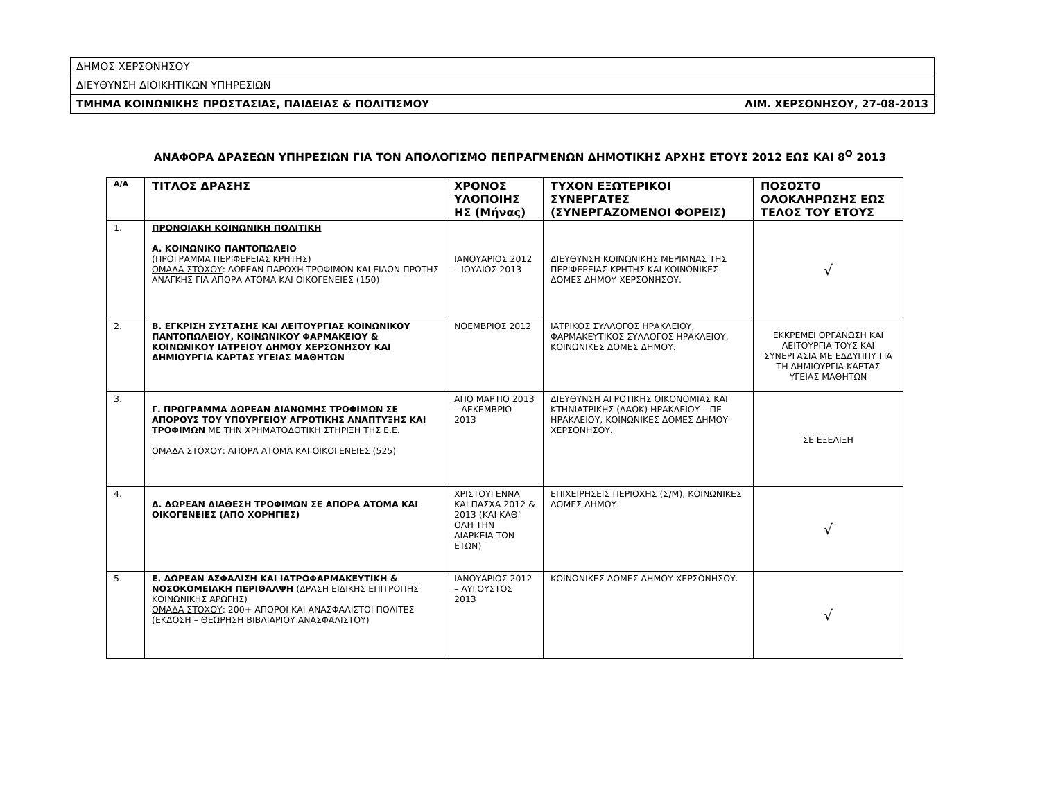| ΔΗΜΟΣ ΧΕΡΣΟΝΗΣΟΥ |
| ΔΙΕΥΘΥΝΣΗ ΔΙΟΙΚΗΤΙΚΩΝ ΥΠΗΡΕΣΙΩΝ |
| ΤΜΗΜΑ ΚΟΙΝΩΝΙΚΗΣ ΠΡΟΣΤΑΣΙΑΣ, ΠΑΙΔΕΙΑΣ & ΠΟΛΙΤΙΣΜΟΥ ΛΙΜ. ΧΕΡΣΟΝΗΣΟΥ, 27-08-2013 |
ΑΝΑΦΟΡΑ ΔΡΑΣΕΩΝ ΥΠΗΡΕΣΙΩΝ ΓΙΑ ΤΟΝ ΑΠΟΛΟΓΙΣΜΟ ΠΕΠΡΑΓΜΕΝΩΝ ΔΗΜΟΤΙΚΗΣ ΑΡΧΗΣ ΕΤΟΥΣ 2012 ΕΩΣ ΚΑΙ 8<sup>Ο</sup> 2013
| Α/Α | ΤΙΤΛΟΣ ΔΡΑΣΗΣ | ΧΡΟΝΟΣ ΥΛΟΠΟΙΗΣ ΗΣ (Μήνας) | ΤΥΧΟΝ ΕΞΩΤΕΡΙΚΟΙ ΣΥΝΕΡΓΑΤΕΣ (ΣΥΝΕΡΓΑΖΟΜΕΝΟΙ ΦΟΡΕΙΣ) | ΠΟΣΟΣΤΟ ΟΛΟΚΛΗΡΩΣΗΣ ΕΩΣ ΤΕΛΟΣ ΤΟΥ ΕΤΟΥΣ |
| --- | --- | --- | --- | --- |
| 1. | ΠΡΟΝΟΙΑΚΗ ΚΟΙΝΩΝΙΚΗ ΠΟΛΙΤΙΚΗ Α. ΚΟΙΝΩΝΙΚΟ ΠΑΝΤΟΠΩΛΕΙΟ (ΠΡΟΓΡΑΜΜΑ ΠΕΡΙΦΕΡΕΙΑΣ ΚΡΗΤΗΣ) ΟΜΑΔΑ ΣΤΟΧΟΥ : ΔΩΡΕΑΝ ΠΑΡΟΧΗ ΤΡΟΦΙΜΩΝ ΚΑΙ ΕΙΔΩΝ ΠΡΩΤΗΣ ΑΝΑΓΚΗΣ ΓΙΑ ΑΠΟΡΑ ΑΤΟΜΑ ΚΑΙ ΟΙΚΟΓΕΝΕΙΕΣ (150) | ΙΑΝΟΥΑΡΙΟΣ 2012 – ΙΟΥΛΙΟΣ 2013 | ΔΙΕΥΘΥΝΣΗ ΚΟΙΝΩΝΙΚΗΣ ΜΕΡΙΜΝΑΣ ΤΗΣ ΠΕΡΙΦΕΡΕΙΑΣ ΚΡΗΤΗΣ ΚΑΙ ΚΟΙΝΩΝΙΚΕΣ ΔΟΜΕΣ ΔΗΜΟΥ ΧΕΡΣΟΝΗΣΟΥ. | √ |
| 2. | Β. ΕΓΚΡΙΣΗ ΣΥΣΤΑΣΗΣ ΚΑΙ ΛΕΙΤΟΥΡΓΙΑΣ ΚΟΙΝΩΝΙΚΟΥ ΠΑΝΤΟΠΩΛΕΙΟΥ, ΚΟΙΝΩΝΙΚΟΥ ΦΑΡΜΑΚΕΙΟΥ & ΚΟΙΝΩΝΙΚΟΥ ΙΑΤΡΕΙΟΥ ΔΗΜΟΥ ΧΕΡΣΟΝΗΣΟΥ ΚΑΙ ΔΗΜΙΟΥΡΓΙΑ ΚΑΡΤΑΣ ΥΓΕΙΑΣ ΜΑΘΗΤΩΝ | ΝΟΕΜΒΡΙΟΣ 2012 | ΙΑΤΡΙΚΟΣ ΣΥΛΛΟΓΟΣ ΗΡΑΚΛΕΙΟΥ, ΦΑΡΜΑΚΕΥΤΙΚΟΣ ΣΥΛΛΟΓΟΣ ΗΡΑΚΛΕΙΟΥ, ΚΟΙΝΩΝΙΚΕΣ ΔΟΜΕΣ ΔΗΜΟΥ. | ΕΚΚΡΕΜΕΙ ΟΡΓΑΝΩΣΗ ΚΑΙ ΛΕΙΤΟΥΡΓΙΑ ΤΟΥΣ ΚΑΙ ΣΥΝΕΡΓΑΣΙΑ ΜΕ ΕΔΔΥΠΠΥ ΓΙΑ ΤΗ ΔΗΜΙΟΥΡΓΙΑ ΚΑΡΤΑΣ ΥΓΕΙΑΣ ΜΑΘΗΤΩΝ |
| 3. | Γ. ΠΡΟΓΡΑΜΜΑ ΔΩΡΕΑΝ ΔΙΑΝΟΜΗΣ ΤΡΟΦΙΜΩΝ ΣΕ ΑΠΟΡΟΥΣ ΤΟΥ ΥΠΟΥΡΓΕΙΟΥ ΑΓΡΟΤΙΚΗΣ ΑΝΑΠΤΥΞΗΣ ΚΑΙ ΤΡΟΦΙΜΩΝ ΜΕ ΤΗΝ ΧΡΗΜΑΤΟΔΟΤΙΚΗ ΣΤΗΡΙΞΗ ΤΗΣ Ε.Ε. ΟΜΑΔΑ ΣΤΟΧΟΥ : ΑΠΟΡΑ ΑΤΟΜΑ ΚΑΙ ΟΙΚΟΓΕΝΕΙΕΣ (525) | ΑΠΟ ΜΑΡΤΙΟ 2013 – ΔΕΚΕΜΒΡΙΟ 2013 | ΔΙΕΥΘΥΝΣΗ ΑΓΡΟΤΙΚΗΣ ΟΙΚΟΝΟΜΙΑΣ ΚΑΙ ΚΤΗΝΙΑΤΡΙΚΗΣ (ΔΑΟΚ) ΗΡΑΚΛΕΙΟΥ – ΠΕ ΗΡΑΚΛΕΙΟΥ, ΚΟΙΝΩΝΙΚΕΣ ΔΟΜΕΣ ΔΗΜΟΥ ΧΕΡΣΟΝΗΣΟΥ. | ΣΕ ΕΞΕΛΙΞΗ |
| 4. | Δ. ΔΩΡΕΑΝ ΔΙΑΘΕΣΗ ΤΡΟΦΙΜΩΝ ΣΕ ΑΠΟΡΑ ΑΤΟΜΑ ΚΑΙ ΟΙΚΟΓΕΝΕΙΕΣ (ΑΠΟ ΧΟΡΗΓΙΕΣ) | ΧΡΙΣΤΟΥΓΕΝΝΑ ΚΑΙ ΠΑΣΧΑ 2012 & 2013 (ΚΑΙ ΚΑΘ’ ΟΛΗ ΤΗΝ ΔΙΑΡΚΕΙΑ ΤΩΝ ΕΤΩΝ) | ΕΠΙΧΕΙΡΗΣΕΙΣ ΠΕΡΙΟΧΗΣ (Σ/Μ), ΚΟΙΝΩΝΙΚΕΣ ΔΟΜΕΣ ΔΗΜΟΥ. | √ |
| 5. | Ε. ΔΩΡΕΑΝ ΑΣΦΑΛΙΣΗ ΚΑΙ ΙΑΤΡΟΦΑΡΜΑΚΕΥΤΙΚΗ & ΝΟΣΟΚΟΜΕΙΑΚΗ ΠΕΡΙΘΑΛΨΗ (ΔΡΑΣΗ ΕΙΔΙΚΗΣ ΕΠΙΤΡΟΠΗΣ ΚΟΙΝΩΝΙΚΗΣ ΑΡΩΓΗΣ) ΟΜΑΔΑ ΣΤΟΧΟΥ : 200+ ΑΠΟΡΟΙ ΚΑΙ ΑΝΑΣΦΑΛΙΣΤΟΙ ΠΟΛΙΤΕΣ (ΕΚΔΟΣΗ – ΘΕΩΡΗΣΗ ΒΙΒΛΙΑΡΙΟΥ ΑΝΑΣΦΑΛΙΣΤΟΥ) | ΙΑΝΟΥΑΡΙΟΣ 2012 – ΑΥΓΟΥΣΤΟΣ 2013 | ΚΟΙΝΩΝΙΚΕΣ ΔΟΜΕΣ ΔΗΜΟΥ ΧΕΡΣΟΝΗΣΟΥ. | √ |